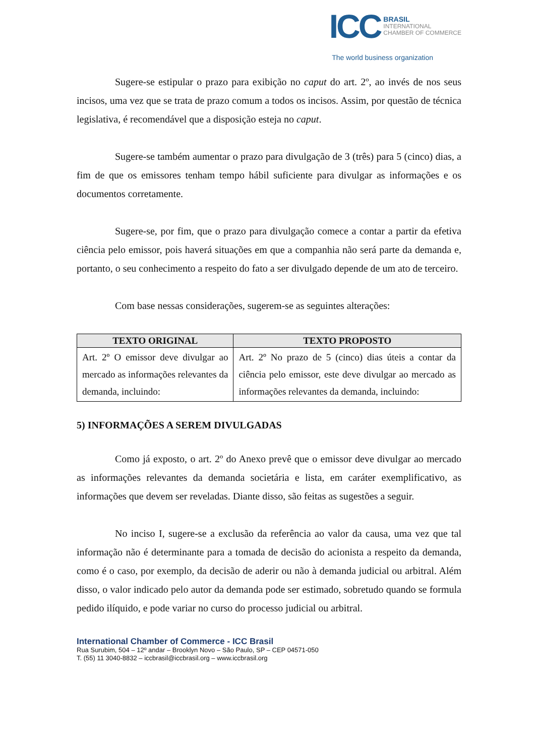ICC
BRASIL
INTERNATIONAL
CHAMBER OF COMMERCE
The world business organization
Sugere-se estipular o prazo para exibição no caput do art. 2º, ao invés de nos seus incisos, uma vez que se trata de prazo comum a todos os incisos. Assim, por questão de técnica legislativa, é recomendável que a disposição esteja no caput.
Sugere-se também aumentar o prazo para divulgação de 3 (três) para 5 (cinco) dias, a fim de que os emissores tenham tempo hábil suficiente para divulgar as informações e os documentos corretamente.
Sugere-se, por fim, que o prazo para divulgação comece a contar a partir da efetiva ciência pelo emissor, pois haverá situações em que a companhia não será parte da demanda e, portanto, o seu conhecimento a respeito do fato a ser divulgado depende de um ato de terceiro.
Com base nessas considerações, sugerem-se as seguintes alterações:
| TEXTO ORIGINAL | TEXTO PROPOSTO |
| --- | --- |
| Art. 2º O emissor deve divulgar ao mercado as informações relevantes da demanda, incluindo: | Art. 2º No prazo de 5 (cinco) dias úteis a contar da ciência pelo emissor, este deve divulgar ao mercado as informações relevantes da demanda, incluindo: |
5) INFORMAÇÕES A SEREM DIVULGADAS
Como já exposto, o art. 2º do Anexo prevê que o emissor deve divulgar ao mercado as informações relevantes da demanda societária e lista, em caráter exemplificativo, as informações que devem ser reveladas. Diante disso, são feitas as sugestões a seguir.
No inciso I, sugere-se a exclusão da referência ao valor da causa, uma vez que tal informação não é determinante para a tomada de decisão do acionista a respeito da demanda, como é o caso, por exemplo, da decisão de aderir ou não à demanda judicial ou arbitral. Além disso, o valor indicado pelo autor da demanda pode ser estimado, sobretudo quando se formula pedido ilíquido, e pode variar no curso do processo judicial ou arbitral.
International Chamber of Commerce - ICC Brasil
Rua Surubim, 504 – 12º andar – Brooklyn Novo – São Paulo, SP – CEP 04571-050
T. (55) 11 3040-8832 – iccbrasil@iccbrasil.org – www.iccbrasil.org